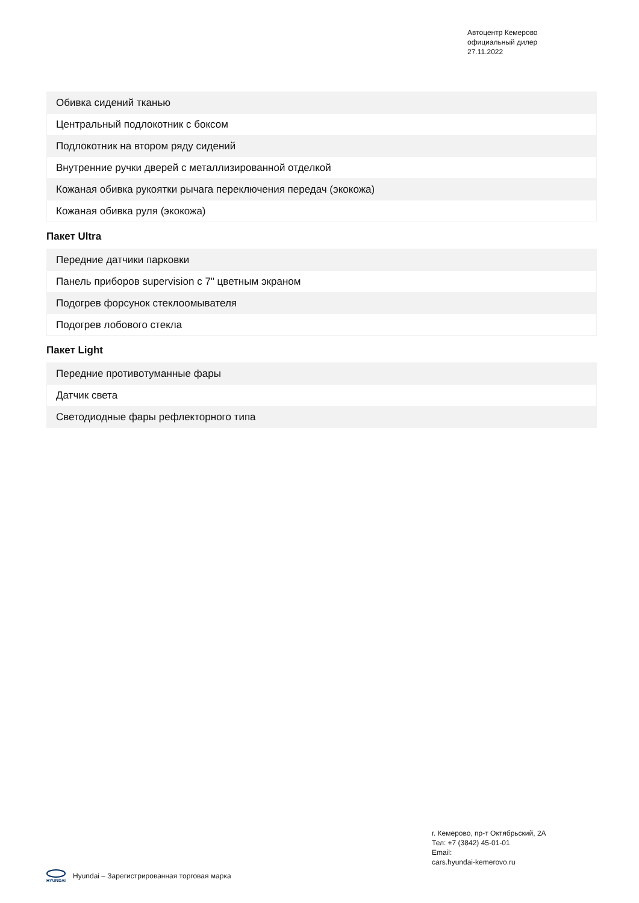Автоцентр Кемерово
официальный дилер
27.11.2022
| Обивка сидений тканью |
| Центральный подлокотник с боксом |
| Подлокотник на втором ряду сидений |
| Внутренние ручки дверей с металлизированной отделкой |
| Кожаная обивка рукоятки рычага переключения передач (экокожа) |
| Кожаная обивка руля (экокожа) |
Пакет Ultra
| Передние датчики парковки |
| Панель приборов supervision с 7" цветным экраном |
| Подогрев форсунок стеклоомывателя |
| Подогрев лобового стекла |
Пакет Light
| Передние противотуманные фары |
| Датчик света |
| Светодиодные фары рефлекторного типа |
г. Кемерово, пр-т Октябрьский, 2А
Тел: +7 (3842) 45-01-01
Email:
cars.hyundai-kemerovo.ru
HYUNDAI Hyundai – Зарегистрированная торговая марка